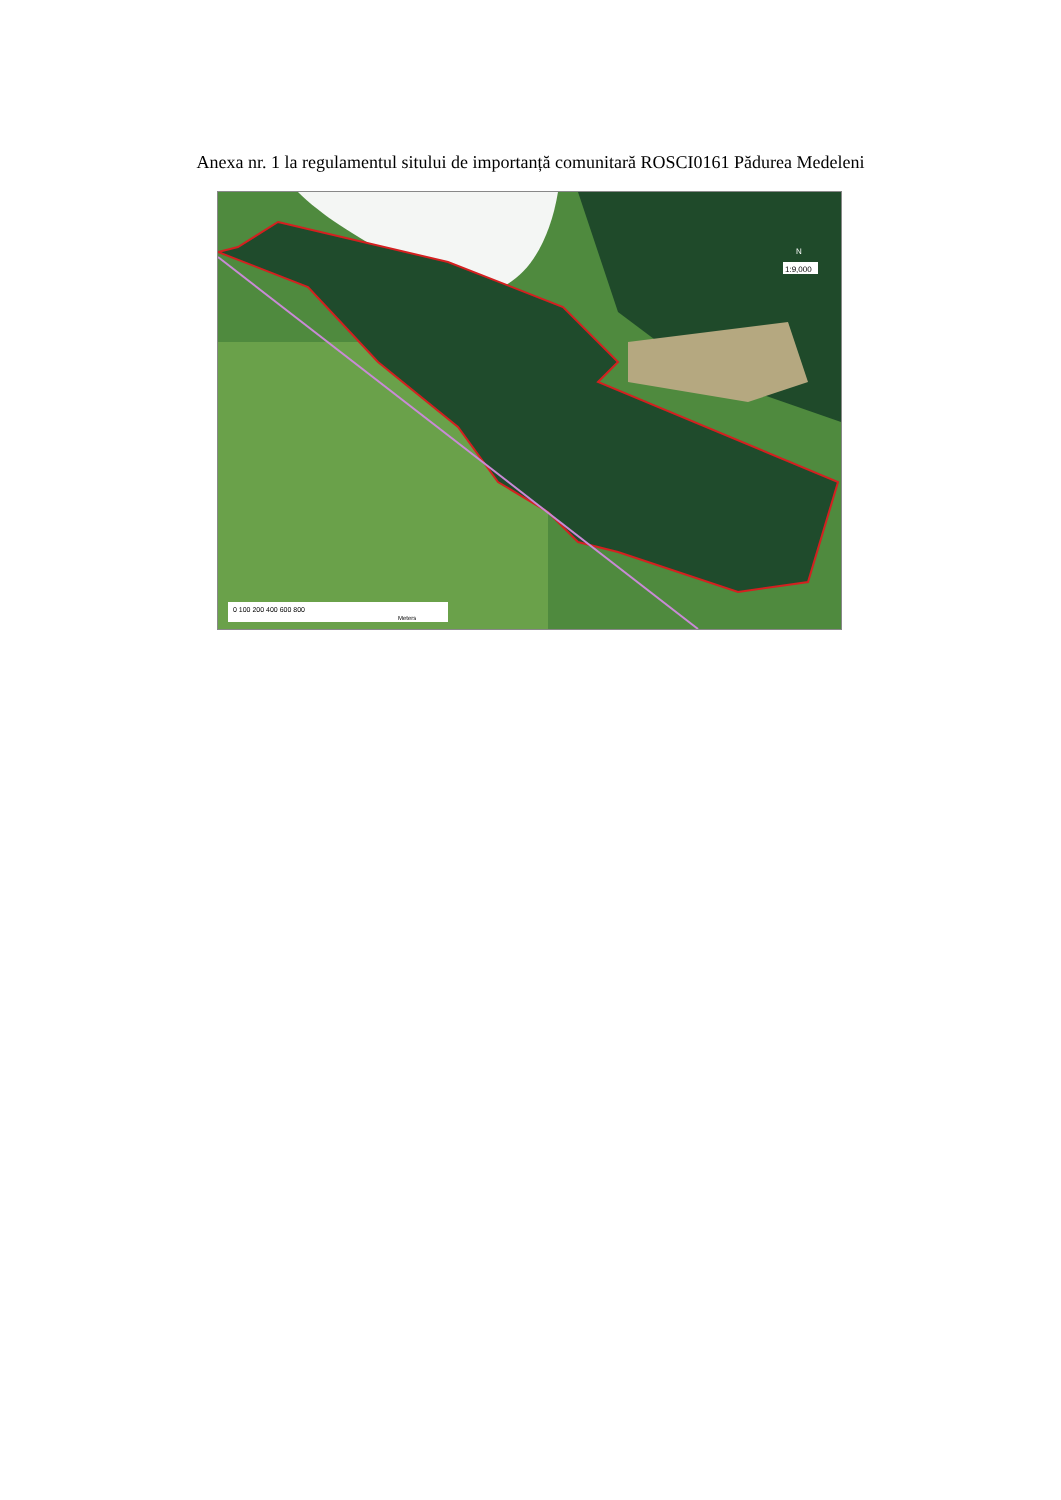Anexa nr. 1 la regulamentul sitului de importanță comunitară ROSCI0161 Pădurea Medeleni
0 100 200 400 600 800
Meters
1:9,000
N